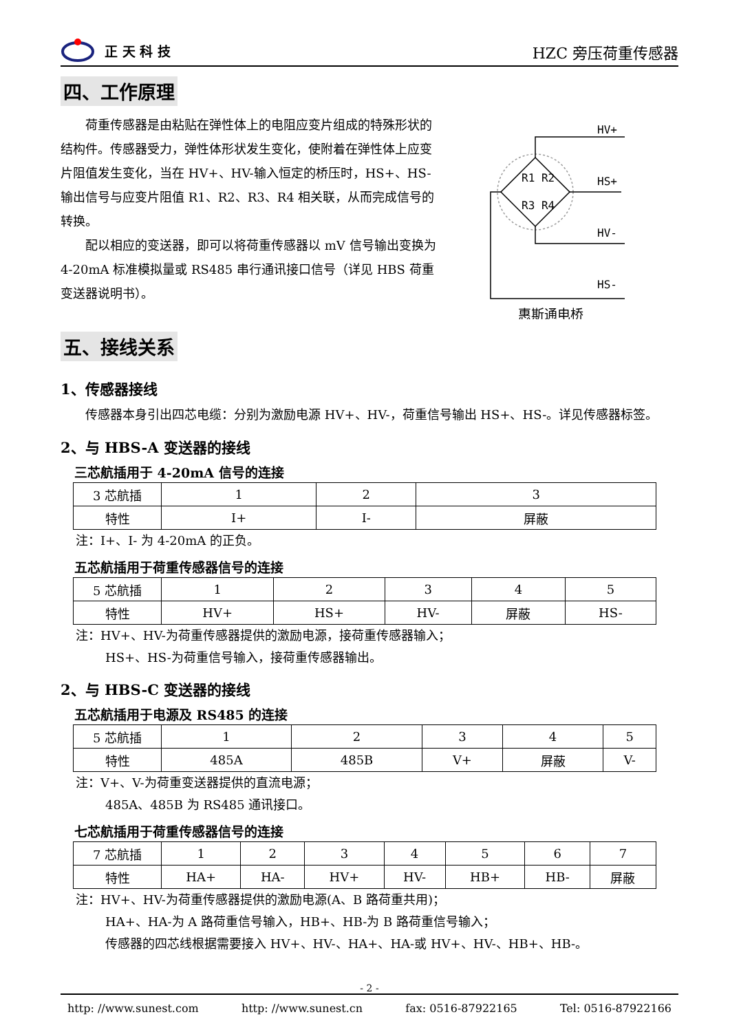正 天 科 技
HZC 旁压荷重传感器
四、工作原理
荷重传感器是由粘贴在弹性体上的电阻应变片组成的特殊形状的结构件。传感器受力，弹性体形状发生变化，使附着在弹性体上应变片阻值发生变化，当在 HV+、HV-输入恒定的桥压时，HS+、HS-输出信号与应变片阻值 R1、R2、R3、R4 相关联，从而完成信号的转换。
配以相应的变送器，即可以将荷重传感器以 mV 信号输出变换为 4-20mA 标准模拟量或 RS485 串行通讯接口信号（详见 HBS 荷重变送器说明书）。
HV+
HS+
HV-
HS-
R1 R2
R3 R4
惠斯通电桥
五、接线关系
1、传感器接线
传感器本身引出四芯电缆：分别为激励电源 HV+、HV-，荷重信号输出 HS+、HS-。详见传感器标签。
2、与 HBS-A 变送器的接线
三芯航插用于 4-20mA 信号的连接
| 3 芯航插 | 1 | 2 | 3 |
| 特性 | I+ | I- | 屏蔽 |
注：I+、I- 为 4-20mA 的正负。
五芯航插用于荷重传感器信号的连接
| 5 芯航插 | 1 | 2 | 3 | 4 | 5 |
| 特性 | HV+ | HS+ | HV- | 屏蔽 | HS- |
注：HV+、HV-为荷重传感器提供的激励电源，接荷重传感器输入；
HS+、HS-为荷重信号输入，接荷重传感器输出。
2、与 HBS-C 变送器的接线
五芯航插用于电源及 RS485 的连接
| 5 芯航插 | 1 | 2 | 3 | 4 | 5 |
| 特性 | 485A | 485B | V+ | 屏蔽 | V- |
注：V+、V-为荷重变送器提供的直流电源；
485A、485B 为 RS485 通讯接口。
七芯航插用于荷重传感器信号的连接
| 7 芯航插 | 1 | 2 | 3 | 4 | 5 | 6 | 7 |
| 特性 | HA+ | HA- | HV+ | HV- | HB+ | HB- | 屏蔽 |
注：HV+、HV-为荷重传感器提供的激励电源(A、B 路荷重共用)；
HA+、HA-为 A 路荷重信号输入，HB+、HB-为 B 路荷重信号输入；
传感器的四芯线根据需要接入 HV+、HV-、HA+、HA-或 HV+、HV-、HB+、HB-。
- 2 -
http: //www.sunest.com http: //www.sunest.cn fax: 0516-87922165 Tel: 0516-87922166